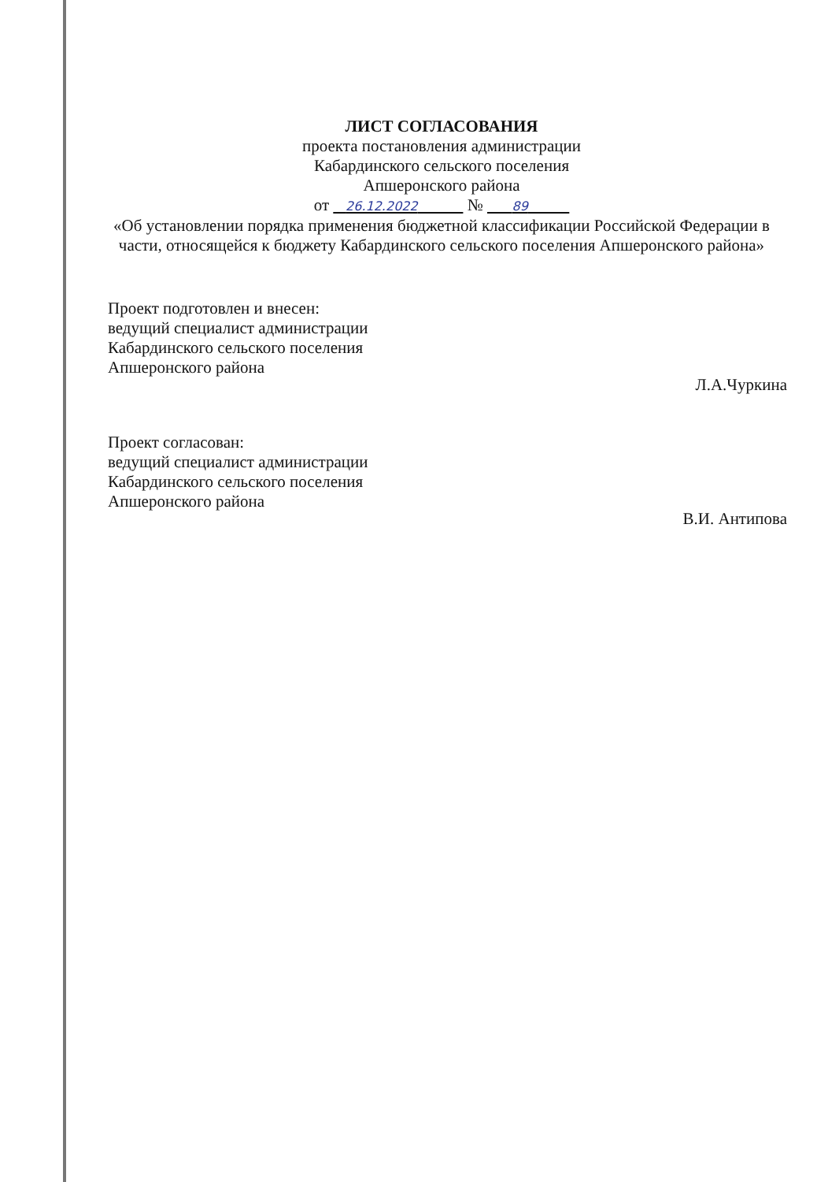ЛИСТ СОГЛАСОВАНИЯ
проекта постановления администрации
Кабардинского сельского поселения
Апшеронского района
от 26.12.2022 № 89
«Об установлении порядка применения бюджетной классификации Российской Федерации в части, относящейся к бюджету Кабардинского сельского поселения Апшеронского района»
Проект подготовлен и внесен:
ведущий специалист администрации
Кабардинского сельского поселения
Апшеронского района
Л.А.Чуркина
Проект согласован:
ведущий специалист администрации
Кабардинского сельского поселения
Апшеронского района
В.И. Антипова